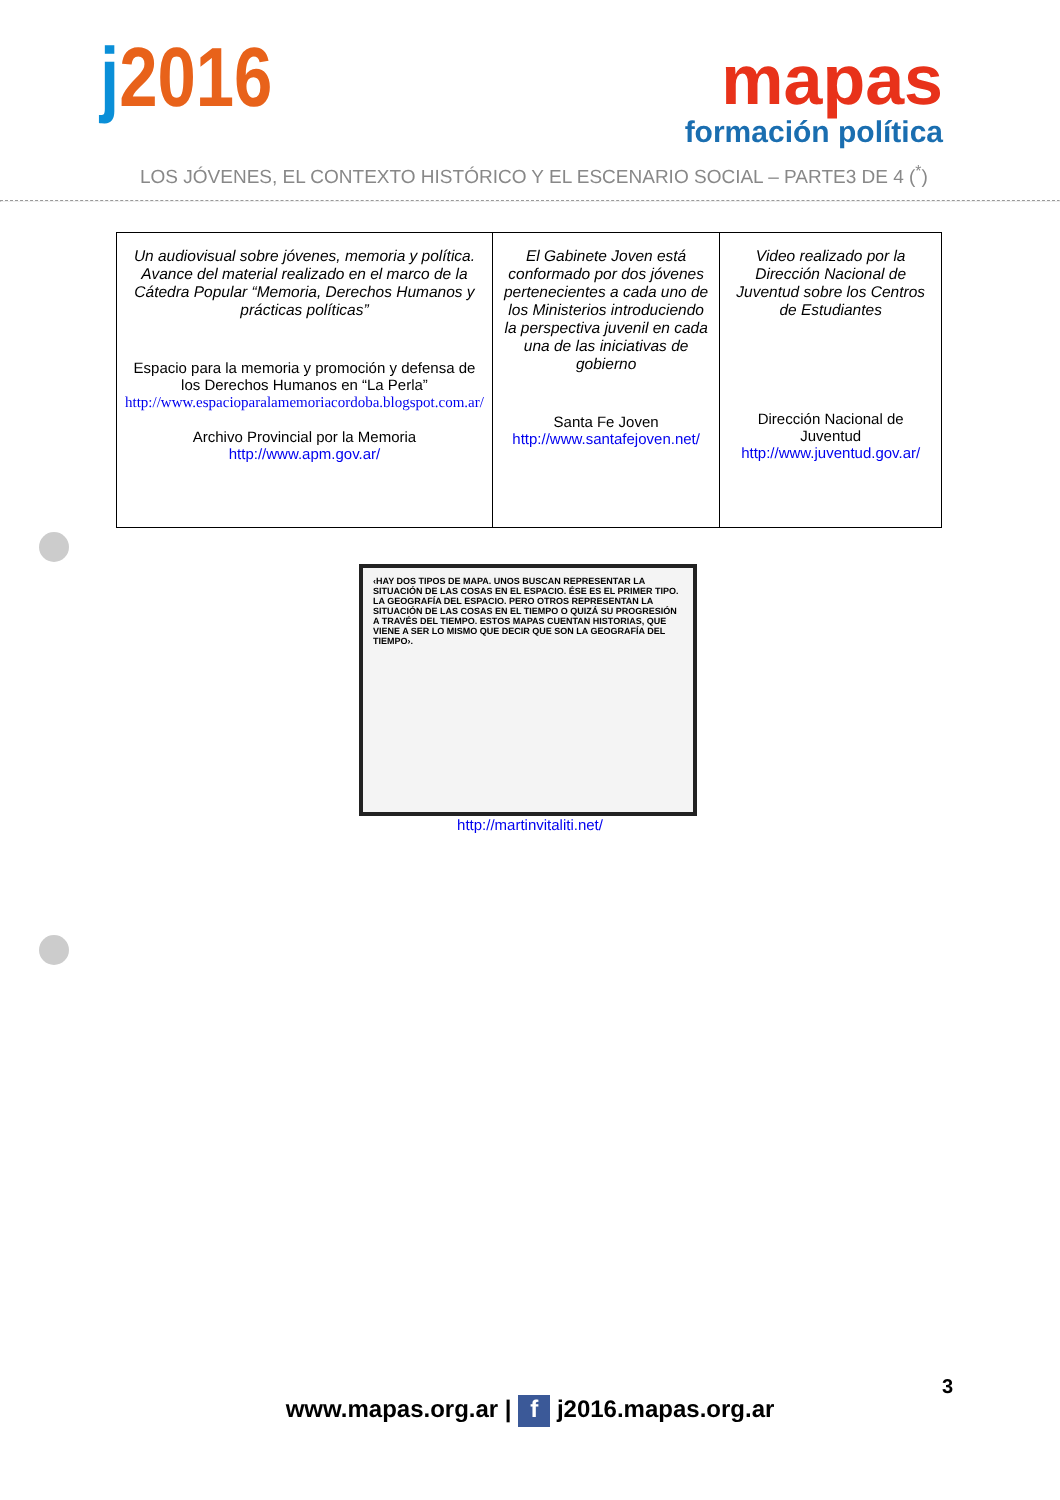j2016
mapas
formación política
LOS JÓVENES, EL CONTEXTO HISTÓRICO Y EL ESCENARIO SOCIAL – PARTE3 DE 4 (<sup>*</sup>)
| Un audiovisual sobre jóvenes, memoria y política. Avance del material realizado en el marco de la Cátedra Popular “Memoria, Derechos Humanos y prácticas políticas” Espacio para la memoria y promoción y defensa de los Derechos Humanos en “La Perla” http://www.espacioparalamemoriacordoba.blogspot.com.ar/ Archivo Provincial por la Memoria http://www.apm.gov.ar/ | El Gabinete Joven está conformado por dos jóvenes pertenecientes a cada uno de los Ministerios introduciendo la perspectiva juvenil en cada una de las iniciativas de gobierno Santa Fe Joven http://www.santafejoven.net/ | Video realizado por la Dirección Nacional de Juventud sobre los Centros de Estudiantes Dirección Nacional de Juventud http://www.juventud.gov.ar/ |
‹HAY DOS TIPOS DE MAPA. UNOS BUSCAN REPRESENTAR LA SITUACIÓN DE LAS COSAS EN EL ESPACIO. ÉSE ES EL PRIMER TIPO. LA GEOGRAFÍA DEL ESPACIO. PERO OTROS REPRESENTAN LA SITUACIÓN DE LAS COSAS EN EL TIEMPO O QUIZÁ SU PROGRESIÓN A TRAVÉS DEL TIEMPO. ESTOS MAPAS CUENTAN HISTORIAS, QUE VIENE A SER LO MISMO QUE DECIR QUE SON LA GEOGRAFÍA DEL TIEMPO›.
http://martinvitaliti.net/
3
www.mapas.org.ar | f j2016.mapas.org.ar